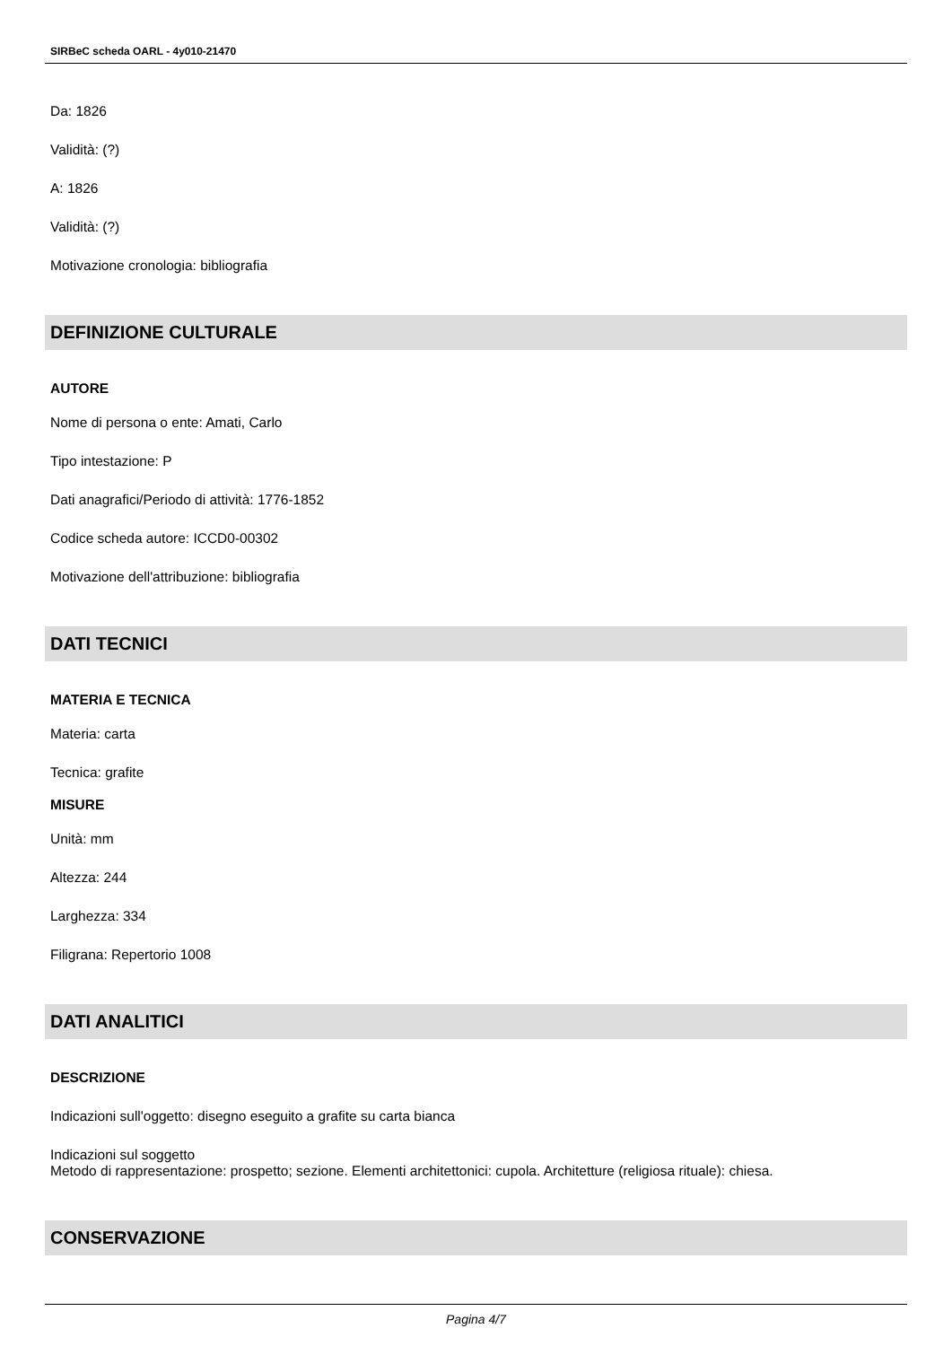SIRBeC scheda OARL - 4y010-21470
Da: 1826
Validità: (?)
A: 1826
Validità: (?)
Motivazione cronologia: bibliografia
DEFINIZIONE CULTURALE
AUTORE
Nome di persona o ente: Amati, Carlo
Tipo intestazione: P
Dati anagrafici/Periodo di attività: 1776-1852
Codice scheda autore: ICCD0-00302
Motivazione dell'attribuzione: bibliografia
DATI TECNICI
MATERIA E TECNICA
Materia: carta
Tecnica: grafite
MISURE
Unità: mm
Altezza: 244
Larghezza: 334
Filigrana: Repertorio 1008
DATI ANALITICI
DESCRIZIONE
Indicazioni sull'oggetto: disegno eseguito a grafite su carta bianca
Indicazioni sul soggetto
Metodo di rappresentazione: prospetto; sezione. Elementi architettonici: cupola. Architetture (religiosa rituale): chiesa.
CONSERVAZIONE
Pagina 4/7